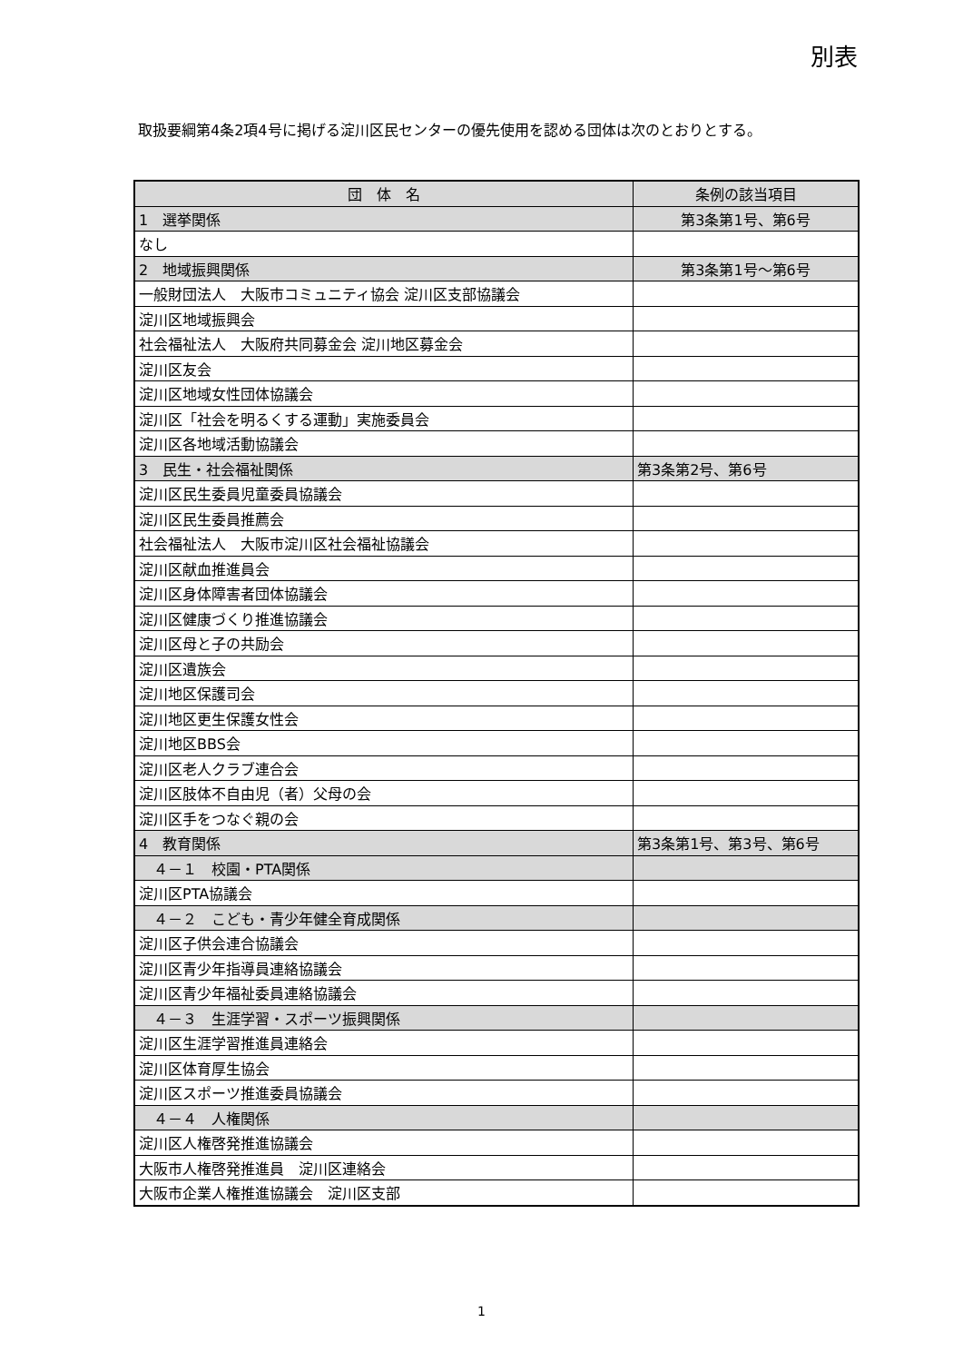別表
取扱要綱第4条2項4号に掲げる淀川区民センターの優先使用を認める団体は次のとおりとする。
| 団 体 名 | 条例の該当項目 |
| --- | --- |
| 1 選挙関係 | 第3条第1号、第6号 |
| なし | |
| 2 地域振興関係 | 第3条第1号～第6号 |
| 一般財団法人 大阪市コミュニティ協会 淀川区支部協議会 | |
| 淀川区地域振興会 | |
| 社会福祉法人 大阪府共同募金会 淀川地区募金会 | |
| 淀川区友会 | |
| 淀川区地域女性団体協議会 | |
| 淀川区「社会を明るくする運動」実施委員会 | |
| 淀川区各地域活動協議会 | |
| 3 民生・社会福祉関係 | 第3条第2号、第6号 |
| 淀川区民生委員児童委員協議会 | |
| 淀川区民生委員推薦会 | |
| 社会福祉法人 大阪市淀川区社会福祉協議会 | |
| 淀川区献血推進員会 | |
| 淀川区身体障害者団体協議会 | |
| 淀川区健康づくり推進協議会 | |
| 淀川区母と子の共励会 | |
| 淀川区遺族会 | |
| 淀川地区保護司会 | |
| 淀川地区更生保護女性会 | |
| 淀川地区BBS会 | |
| 淀川区老人クラブ連合会 | |
| 淀川区肢体不自由児（者）父母の会 | |
| 淀川区手をつなぐ親の会 | |
| 4 教育関係 | 第3条第1号、第3号、第6号 |
| ４－１ 校園・PTA関係 | |
| 淀川区PTA協議会 | |
| ４－２ こども・青少年健全育成関係 | |
| 淀川区子供会連合協議会 | |
| 淀川区青少年指導員連絡協議会 | |
| 淀川区青少年福祉委員連絡協議会 | |
| ４－３ 生涯学習・スポーツ振興関係 | |
| 淀川区生涯学習推進員連絡会 | |
| 淀川区体育厚生協会 | |
| 淀川区スポーツ推進委員協議会 | |
| ４－４ 人権関係 | |
| 淀川区人権啓発推進協議会 | |
| 大阪市人権啓発推進員 淀川区連絡会 | |
| 大阪市企業人権推進協議会 淀川区支部 | |
1